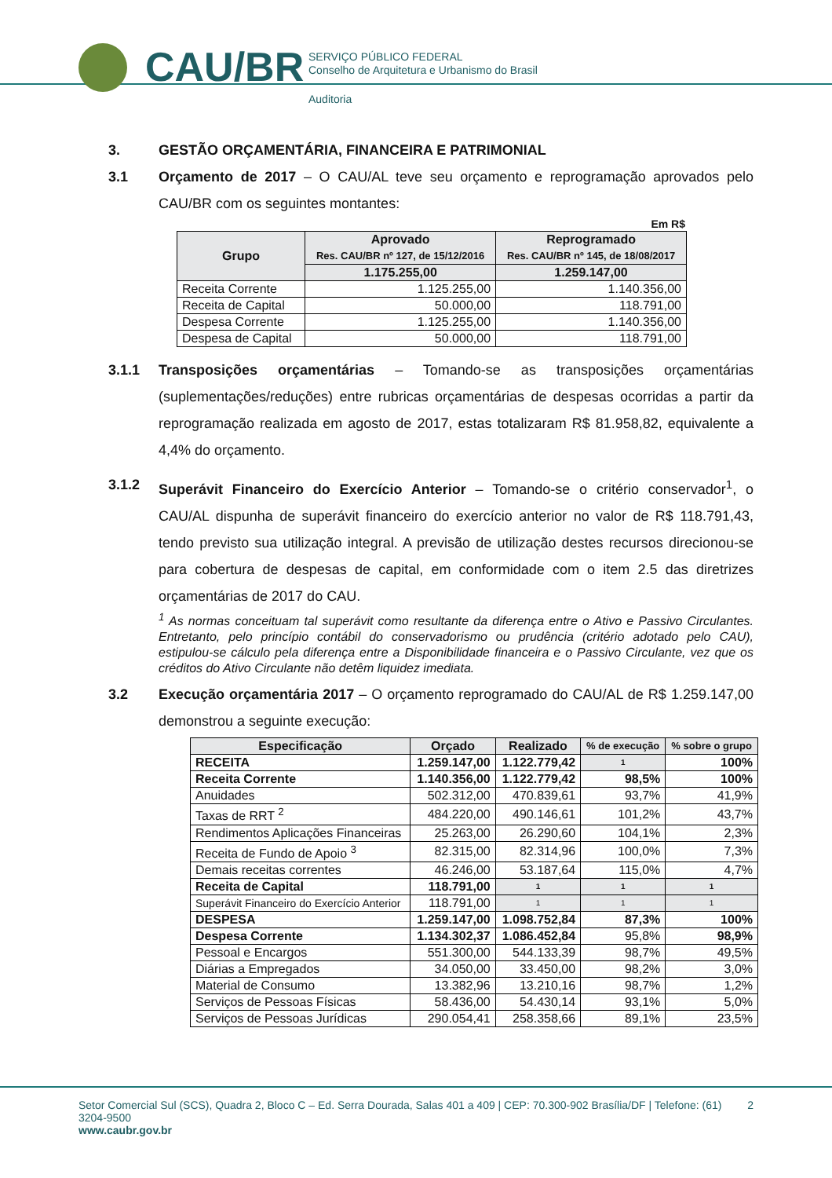CAU/BR
SERVIÇO PÚBLICO FEDERAL
Conselho de Arquitetura e Urbanismo do Brasil
Auditoria
3. GESTÃO ORÇAMENTÁRIA, FINANCEIRA E PATRIMONIAL
3.1 Orçamento de 2017 – O CAU/AL teve seu orçamento e reprogramação aprovados pelo CAU/BR com os seguintes montantes:
Em R$
| Grupo | Aprovado Res. CAU/BR nº 127, de 15/12/2016 | Reprogramado Res. CAU/BR nº 145, de 18/08/2017 |
| --- | --- | --- |
| | 1.175.255,00 | 1.259.147,00 |
| Receita Corrente | 1.125.255,00 | 1.140.356,00 |
| Receita de Capital | 50.000,00 | 118.791,00 |
| Despesa Corrente | 1.125.255,00 | 1.140.356,00 |
| Despesa de Capital | 50.000,00 | 118.791,00 |
3.1.1 Transposições orçamentárias – Tomando-se as transposições orçamentárias (suplementações/reduções) entre rubricas orçamentárias de despesas ocorridas a partir da reprogramação realizada em agosto de 2017, estas totalizaram R$ 81.958,82, equivalente a 4,4% do orçamento.
3.1.2 Superávit Financeiro do Exercício Anterior – Tomando-se o critério conservador<sup>1</sup>, o CAU/AL dispunha de superávit financeiro do exercício anterior no valor de R$ 118.791,43, tendo previsto sua utilização integral. A previsão de utilização destes recursos direcionou-se para cobertura de despesas de capital, em conformidade com o item 2.5 das diretrizes orçamentárias de 2017 do CAU.
<sup>1</sup> As normas conceituam tal superávit como resultante da diferença entre o Ativo e Passivo Circulantes. Entretanto, pelo princípio contábil do conservadorismo ou prudência (critério adotado pelo CAU), estipulou-se cálculo pela diferença entre a Disponibilidade financeira e o Passivo Circulante, vez que os créditos do Ativo Circulante não detêm liquidez imediata.
3.2 Execução orçamentária 2017 – O orçamento reprogramado do CAU/AL de R$ 1.259.147,00 demonstrou a seguinte execução:
| Especificação | Orçado | Realizado | % de execução | % sobre o grupo |
| --- | --- | --- | --- | --- |
| RECEITA | 1.259.147,00 | 1.122.779,42 | 1 | 100% |
| Receita Corrente | 1.140.356,00 | 1.122.779,42 | 98,5% | 100% |
| Anuidades | 502.312,00 | 470.839,61 | 93,7% | 41,9% |
| Taxas de RRT <sup>2</sup> | 484.220,00 | 490.146,61 | 101,2% | 43,7% |
| Rendimentos Aplicações Financeiras | 25.263,00 | 26.290,60 | 104,1% | 2,3% |
| Receita de Fundo de Apoio <sup>3</sup> | 82.315,00 | 82.314,96 | 100,0% | 7,3% |
| Demais receitas correntes | 46.246,00 | 53.187,64 | 115,0% | 4,7% |
| Receita de Capital | 118.791,00 | 1 | 1 | 1 |
| Superávit Financeiro do Exercício Anterior | 118.791,00 | 1 | 1 | 1 |
| DESPESA | 1.259.147,00 | 1.098.752,84 | 87,3% | 100% |
| Despesa Corrente | 1.134.302,37 | 1.086.452,84 | 95,8% | 98,9% |
| Pessoal e Encargos | 551.300,00 | 544.133,39 | 98,7% | 49,5% |
| Diárias a Empregados | 34.050,00 | 33.450,00 | 98,2% | 3,0% |
| Material de Consumo | 13.382,96 | 13.210,16 | 98,7% | 1,2% |
| Serviços de Pessoas Físicas | 58.436,00 | 54.430,14 | 93,1% | 5,0% |
| Serviços de Pessoas Jurídicas | 290.054,41 | 258.358,66 | 89,1% | 23,5% |
Setor Comercial Sul (SCS), Quadra 2, Bloco C – Ed. Serra Dourada, Salas 401 a 409 | CEP: 70.300-902 Brasília/DF | Telefone: (61) 3204-9500 2
www.caubr.gov.br